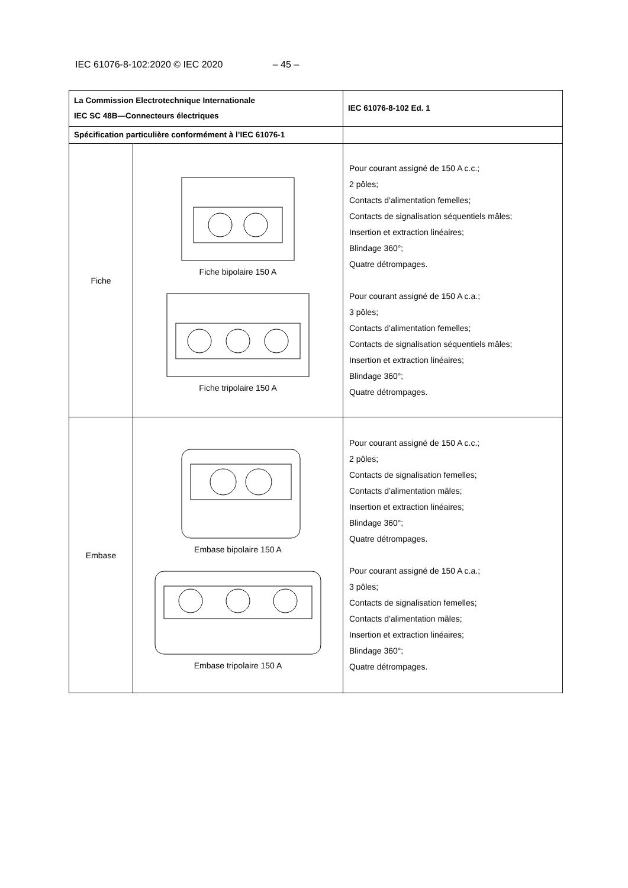IEC 61076-8-102:2020 © IEC 2020 – 45 –
| La Commission Electrotechnique Internationale IEC SC 48B—Connecteurs électriques | | IEC 61076-8-102 Ed. 1 |
| Spécification particulière conformément à l’IEC 61076-1 | | |
| Fiche | Fiche bipolaire 150 A Fiche tripolaire 150 A | Pour courant assigné de 150 A c.c.; 2 pôles; Contacts d’alimentation femelles; Contacts de signalisation séquentiels mâles; Insertion et extraction linéaires; Blindage 360°; Quatre détrompages. Pour courant assigné de 150 A c.a.; 3 pôles; Contacts d’alimentation femelles; Contacts de signalisation séquentiels mâles; Insertion et extraction linéaires; Blindage 360°; Quatre détrompages. |
| Embase | Embase bipolaire 150 A Embase tripolaire 150 A | Pour courant assigné de 150 A c.c.; 2 pôles; Contacts de signalisation femelles; Contacts d’alimentation mâles; Insertion et extraction linéaires; Blindage 360°; Quatre détrompages. Pour courant assigné de 150 A c.a.; 3 pôles; Contacts de signalisation femelles; Contacts d’alimentation mâles; Insertion et extraction linéaires; Blindage 360°; Quatre détrompages. |